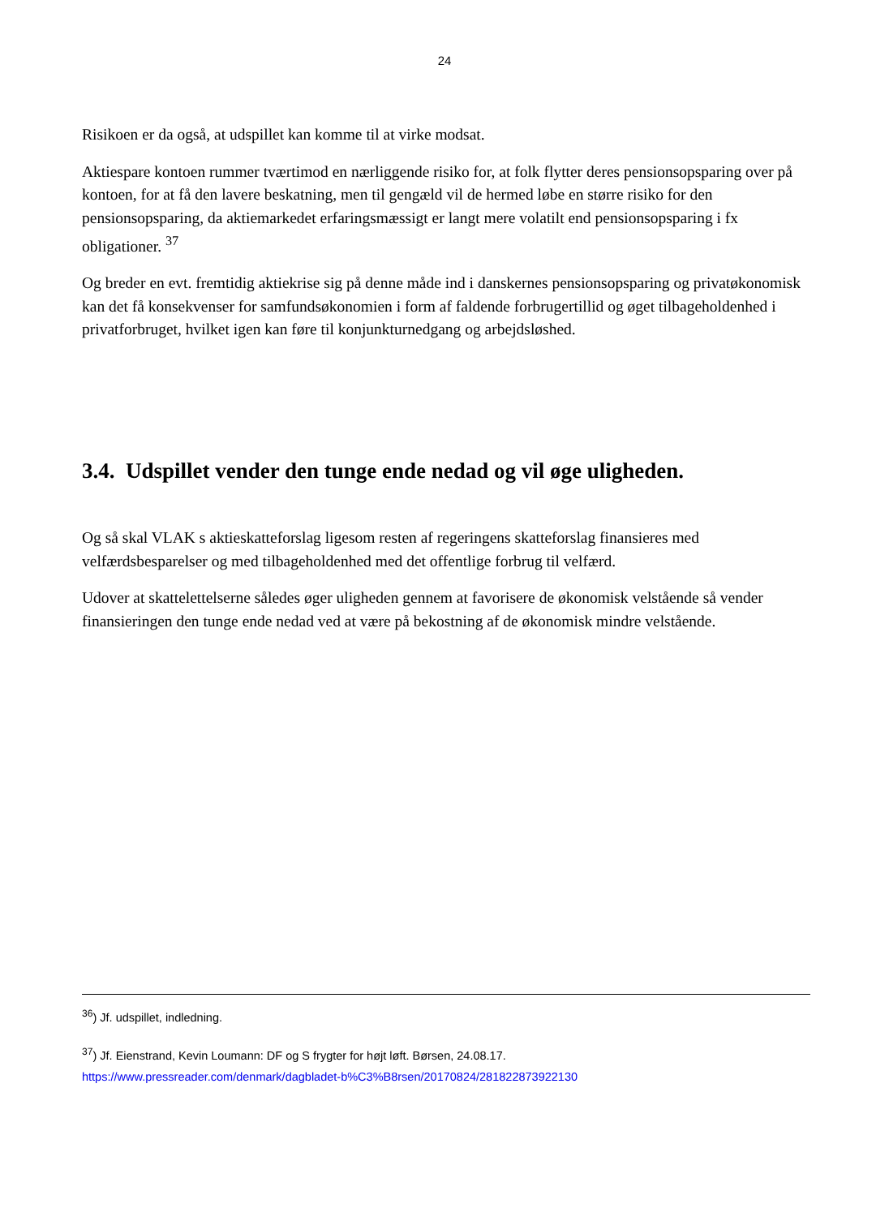24
Risikoen er da også, at udspillet kan komme til at virke modsat.
Aktiespare kontoen rummer tværtimod en nærliggende risiko for, at folk flytter deres pensionsopsparing over på kontoen, for at få den lavere beskatning, men til gengæld vil de hermed løbe en større risiko for den pensionsopsparing, da aktiemarkedet erfaringsmæssigt er langt mere volatilt end pensionsopsparing i fx obligationer. <sup>37</sup>
Og breder en evt. fremtidig aktiekrise sig på denne måde ind i danskernes pensionsopsparing og privatøkonomisk kan det få konsekvenser for samfundsøkonomien i form af faldende forbrugertillid og øget tilbageholdenhed i privatforbruget, hvilket igen kan føre til konjunkturnedgang og arbejdsløshed.
3.4. Udspillet vender den tunge ende nedad og vil øge uligheden.
Og så skal VLAK s aktieskatteforslag ligesom resten af regeringens skatteforslag finansieres med velfærdsbesparelser og med tilbageholdenhed med det offentlige forbrug til velfærd.
Udover at skattelettelserne således øger uligheden gennem at favorisere de økonomisk velstående så vender finansieringen den tunge ende nedad ved at være på bekostning af de økonomisk mindre velstående.
<sup>36</sup>) Jf. udspillet, indledning.
<sup>37</sup>) Jf. Eienstrand, Kevin Loumann: DF og S frygter for højt løft. Børsen, 24.08.17.
https://www.pressreader.com/denmark/dagbladet-b%C3%B8rsen/20170824/281822873922130